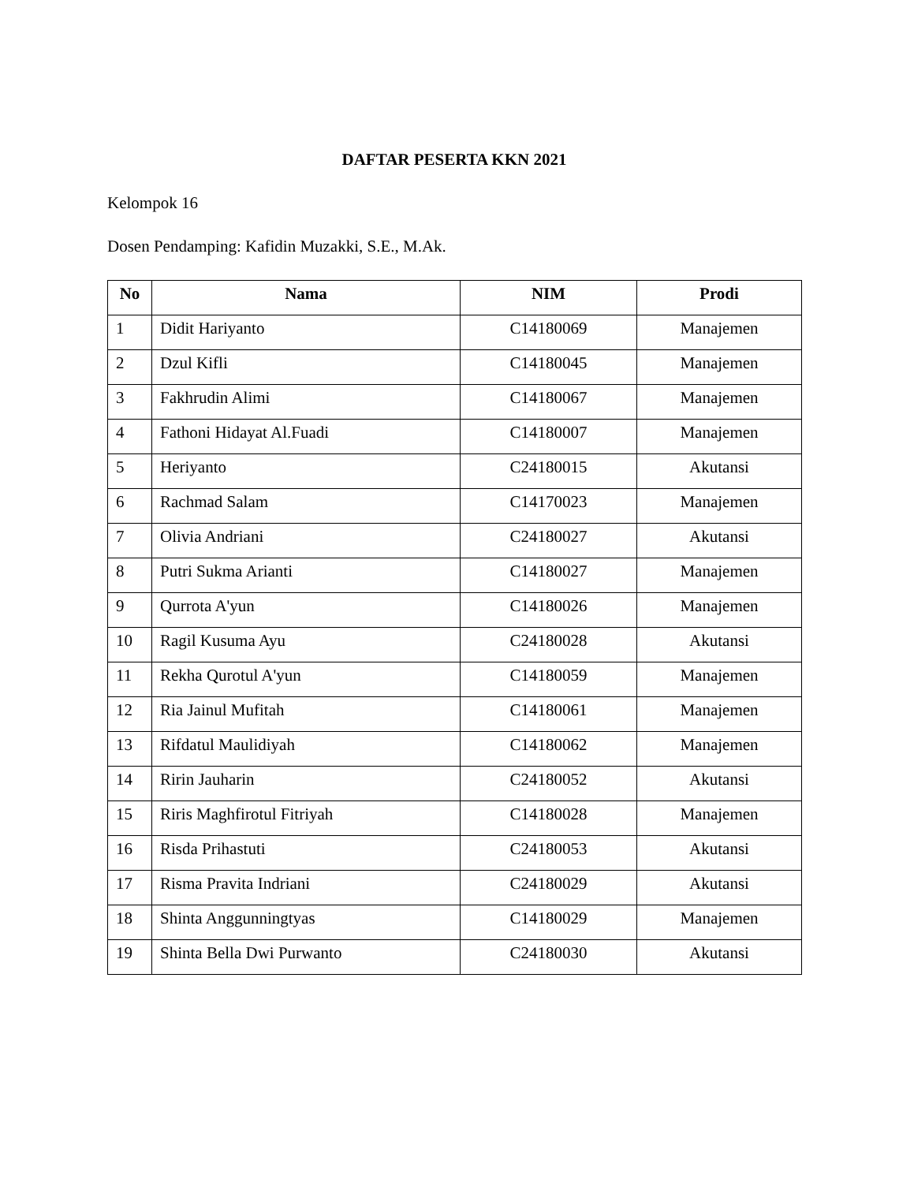DAFTAR PESERTA KKN 2021
Kelompok 16
Dosen Pendamping: Kafidin Muzakki, S.E., M.Ak.
| No | Nama | NIM | Prodi |
| --- | --- | --- | --- |
| 1 | Didit Hariyanto | C14180069 | Manajemen |
| 2 | Dzul Kifli | C14180045 | Manajemen |
| 3 | Fakhrudin Alimi | C14180067 | Manajemen |
| 4 | Fathoni Hidayat Al.Fuadi | C14180007 | Manajemen |
| 5 | Heriyanto | C24180015 | Akutansi |
| 6 | Rachmad Salam | C14170023 | Manajemen |
| 7 | Olivia Andriani | C24180027 | Akutansi |
| 8 | Putri Sukma Arianti | C14180027 | Manajemen |
| 9 | Qurrota A'yun | C14180026 | Manajemen |
| 10 | Ragil Kusuma Ayu | C24180028 | Akutansi |
| 11 | Rekha Qurotul A'yun | C14180059 | Manajemen |
| 12 | Ria Jainul Mufitah | C14180061 | Manajemen |
| 13 | Rifdatul Maulidiyah | C14180062 | Manajemen |
| 14 | Ririn Jauharin | C24180052 | Akutansi |
| 15 | Riris Maghfirotul Fitriyah | C14180028 | Manajemen |
| 16 | Risda Prihastuti | C24180053 | Akutansi |
| 17 | Risma Pravita Indriani | C24180029 | Akutansi |
| 18 | Shinta Anggunningtyas | C14180029 | Manajemen |
| 19 | Shinta Bella Dwi Purwanto | C24180030 | Akutansi |